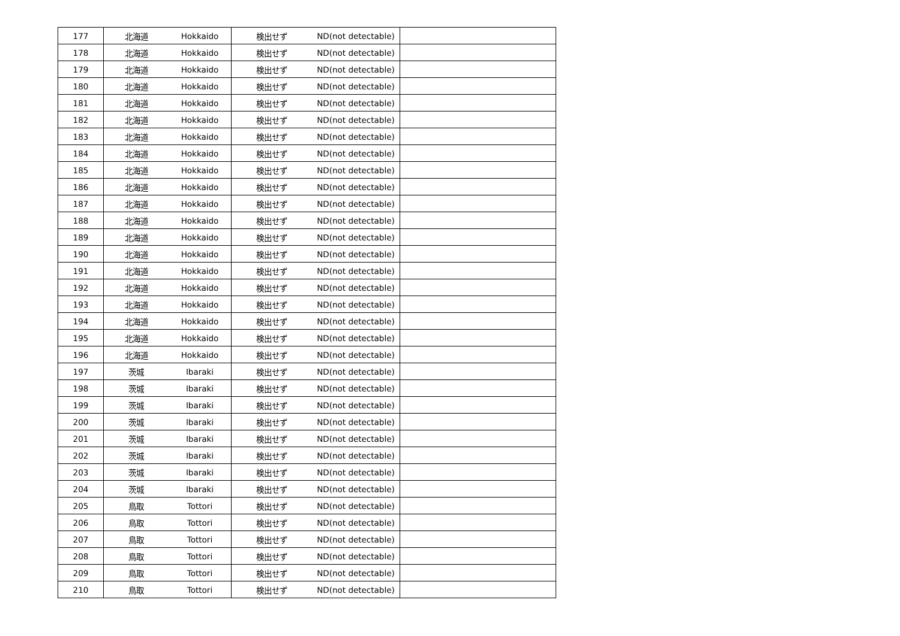| 177 | 北海道 | Hokkaido | 検出せず | ND(not detectable) | |
| 178 | 北海道 | Hokkaido | 検出せず | ND(not detectable) | |
| 179 | 北海道 | Hokkaido | 検出せず | ND(not detectable) | |
| 180 | 北海道 | Hokkaido | 検出せず | ND(not detectable) | |
| 181 | 北海道 | Hokkaido | 検出せず | ND(not detectable) | |
| 182 | 北海道 | Hokkaido | 検出せず | ND(not detectable) | |
| 183 | 北海道 | Hokkaido | 検出せず | ND(not detectable) | |
| 184 | 北海道 | Hokkaido | 検出せず | ND(not detectable) | |
| 185 | 北海道 | Hokkaido | 検出せず | ND(not detectable) | |
| 186 | 北海道 | Hokkaido | 検出せず | ND(not detectable) | |
| 187 | 北海道 | Hokkaido | 検出せず | ND(not detectable) | |
| 188 | 北海道 | Hokkaido | 検出せず | ND(not detectable) | |
| 189 | 北海道 | Hokkaido | 検出せず | ND(not detectable) | |
| 190 | 北海道 | Hokkaido | 検出せず | ND(not detectable) | |
| 191 | 北海道 | Hokkaido | 検出せず | ND(not detectable) | |
| 192 | 北海道 | Hokkaido | 検出せず | ND(not detectable) | |
| 193 | 北海道 | Hokkaido | 検出せず | ND(not detectable) | |
| 194 | 北海道 | Hokkaido | 検出せず | ND(not detectable) | |
| 195 | 北海道 | Hokkaido | 検出せず | ND(not detectable) | |
| 196 | 北海道 | Hokkaido | 検出せず | ND(not detectable) | |
| 197 | 茨城 | Ibaraki | 検出せず | ND(not detectable) | |
| 198 | 茨城 | Ibaraki | 検出せず | ND(not detectable) | |
| 199 | 茨城 | Ibaraki | 検出せず | ND(not detectable) | |
| 200 | 茨城 | Ibaraki | 検出せず | ND(not detectable) | |
| 201 | 茨城 | Ibaraki | 検出せず | ND(not detectable) | |
| 202 | 茨城 | Ibaraki | 検出せず | ND(not detectable) | |
| 203 | 茨城 | Ibaraki | 検出せず | ND(not detectable) | |
| 204 | 茨城 | Ibaraki | 検出せず | ND(not detectable) | |
| 205 | 鳥取 | Tottori | 検出せず | ND(not detectable) | |
| 206 | 鳥取 | Tottori | 検出せず | ND(not detectable) | |
| 207 | 鳥取 | Tottori | 検出せず | ND(not detectable) | |
| 208 | 鳥取 | Tottori | 検出せず | ND(not detectable) | |
| 209 | 鳥取 | Tottori | 検出せず | ND(not detectable) | |
| 210 | 鳥取 | Tottori | 検出せず | ND(not detectable) | |